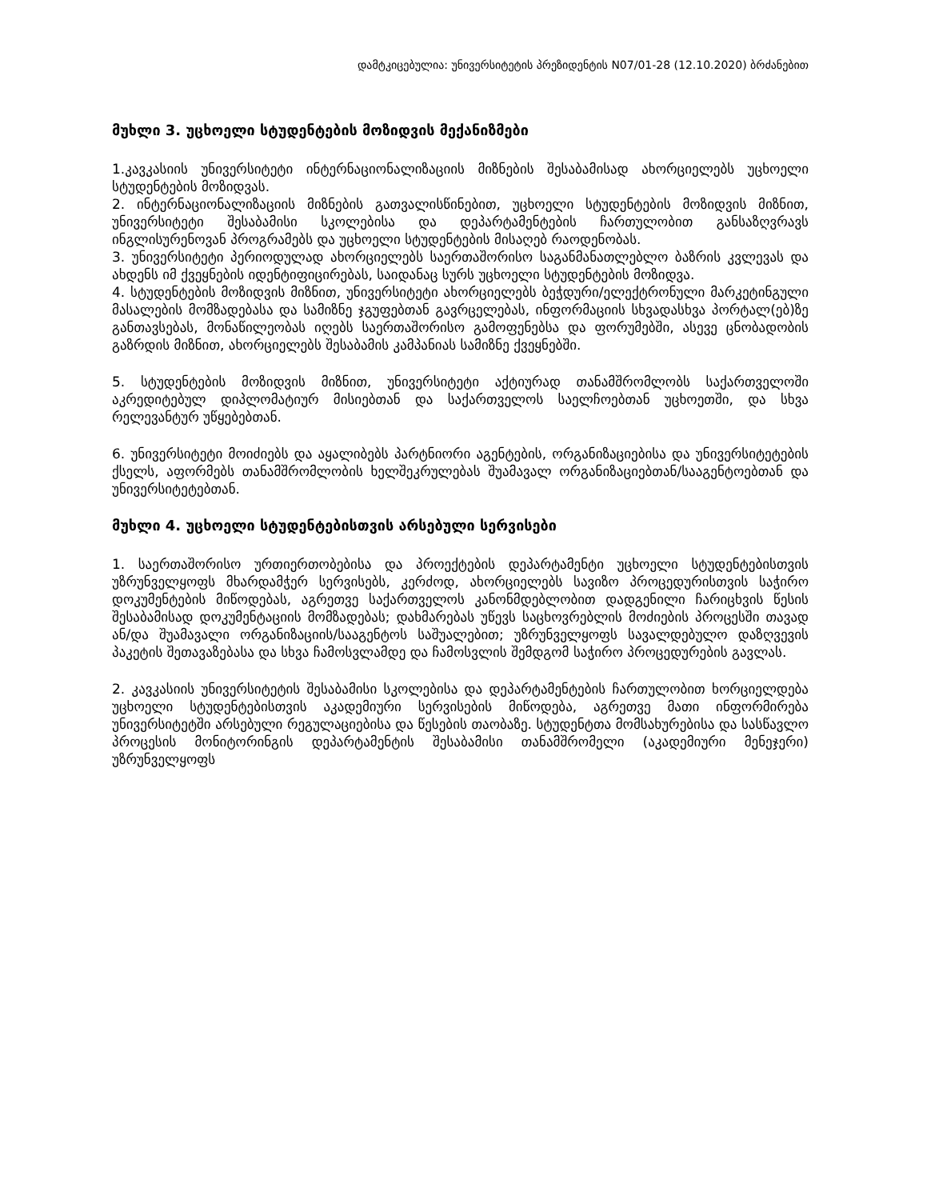დამტკიცებულია: უნივერსიტეტის პრეზიდენტის N07/01-28 (12.10.2020) ბრძანებით
მუხლი 3. უცხოელი სტუდენტების მოზიდვის მექანიზმები
1.კავკასიის უნივერსიტეტი ინტერნაციონალიზაციის მიზნების შესაბამისად ახორციელებს უცხოელი სტუდენტების მოზიდვას.
2. ინტერნაციონალიზაციის მიზნების გათვალისწინებით, უცხოელი სტუდენტების მოზიდვის მიზნით, უნივერსიტეტი შესაბამისი სკოლებისა და დეპარტამენტების ჩართულობით განსაზღვრავს ინგლისურენოვან პროგრამებს და უცხოელი სტუდენტების მისაღებ რაოდენობას.
3. უნივერსიტეტი პერიოდულად ახორციელებს საერთაშორისო საგანმანათლებლო ბაზრის კვლევას და ახდენს იმ ქვეყნების იდენტიფიცირებას, საიდანაც სურს უცხოელი სტუდენტების მოზიდვა.
4. სტუდენტების მოზიდვის მიზნით, უნივერსიტეტი ახორციელებს ბეჭდური/ელექტრონული მარკეტინგული მასალების მომზადებასა და სამიზნე ჯგუფებთან გავრცელებას, ინფორმაციის სხვადასხვა პორტალ(ებ)ზე განთავსებას, მონაწილეობას იღებს საერთაშორისო გამოფენებსა და ფორუმებში, ასევე ცნობადობის გაზრდის მიზნით, ახორციელებს შესაბამის კამპანიას სამიზნე ქვეყნებში.
5. სტუდენტების მოზიდვის მიზნით, უნივერსიტეტი აქტიურად თანამშრომლობს საქართველოში აკრედიტებულ დიპლომატიურ მისიებთან და საქართველოს საელჩოებთან უცხოეთში, და სხვა რელევანტურ უწყებებთან.
6. უნივერსიტეტი მოიძიებს და აყალიბებს პარტნიორი აგენტების, ორგანიზაციებისა და უნივერსიტეტების ქსელს, აფორმებს თანამშრომლობის ხელშეკრულებას შუამავალ ორგანიზაციებთან/სააგენტოებთან და უნივერსიტეტებთან.
მუხლი 4. უცხოელი სტუდენტებისთვის არსებული სერვისები
1. საერთაშორისო ურთიერთობებისა და პროექტების დეპარტამენტი უცხოელი სტუდენტებისთვის უზრუნველყოფს მხარდამჭერ სერვისებს, კერძოდ, ახორციელებს სავიზო პროცედურისთვის საჭირო დოკუმენტების მიწოდებას, აგრეთვე საქართველოს კანონმდებლობით დადგენილი ჩარიცხვის წესის შესაბამისად დოკუმენტაციის მომზადებას; დახმარებას უწევს საცხოვრებლის მოძიების პროცესში თავად ან/და შუამავალი ორგანიზაციის/სააგენტოს საშუალებით; უზრუნველყოფს სავალდებულო დაზღვევის პაკეტის შეთავაზებასა და სხვა ჩამოსვლამდე და ჩამოსვლის შემდგომ საჭირო პროცედურების გავლას.
2. კავკასიის უნივერსიტეტის შესაბამისი სკოლებისა და დეპარტამენტების ჩართულობით ხორციელდება უცხოელი სტუდენტებისთვის აკადემიური სერვისების მიწოდება, აგრეთვე მათი ინფორმირება უნივერსიტეტში არსებული რეგულაციებისა და წესების თაობაზე. სტუდენტთა მომსახურებისა და სასწავლო პროცესის მონიტორინგის დეპარტამენტის შესაბამისი თანამშრომელი (აკადემიური მენეჯერი) უზრუნველყოფს